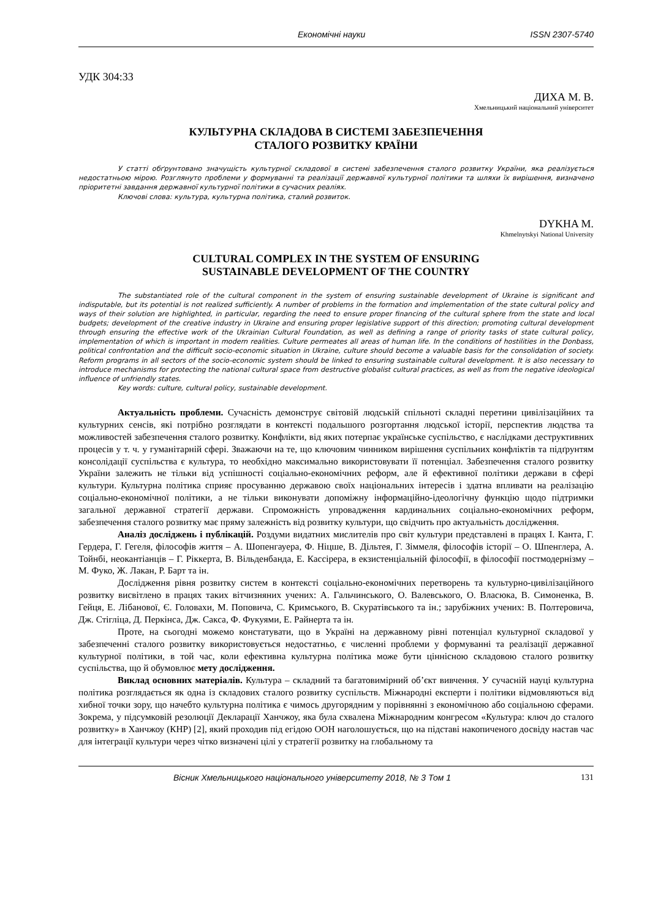Економічні науки ISSN 2307-5740
УДК 304:33
ДИХА М. В.
Хмельницький національний університет
КУЛЬТУРНА СКЛАДОВА В СИСТЕМІ ЗАБЕЗПЕЧЕННЯ
СТАЛОГО РОЗВИТКУ КРАЇНИ
У статті обґрунтовано значущість культурної складової в системі забезпечення сталого розвитку України, яка реалізується недостатньою мірою. Розглянуто проблеми у формуванні та реалізації державної культурної політики та шляхи їх вирішення, визначено пріоритетні завдання державної культурної політики в сучасних реаліях.
Ключові слова: культура, культурна політика, сталий розвиток.
DYKHA M.
Khmelnytskyi National University
CULTURAL COMPLEX IN THE SYSTEM OF ENSURING
SUSTAINABLE DEVELOPMENT OF THE COUNTRY
The substantiated role of the cultural component in the system of ensuring sustainable development of Ukraine is significant and indisputable, but its potential is not realized sufficiently. A number of problems in the formation and implementation of the state cultural policy and ways of their solution are highlighted, in particular, regarding the need to ensure proper financing of the cultural sphere from the state and local budgets; development of the creative industry in Ukraine and ensuring proper legislative support of this direction; promoting cultural development through ensuring the effective work of the Ukrainian Cultural Foundation, as well as defining a range of priority tasks of state cultural policy, implementation of which is important in modern realities. Culture permeates all areas of human life. In the conditions of hostilities in the Donbass, political confrontation and the difficult socio-economic situation in Ukraine, culture should become a valuable basis for the consolidation of society. Reform programs in all sectors of the socio-economic system should be linked to ensuring sustainable cultural development. It is also necessary to introduce mechanisms for protecting the national cultural space from destructive globalist cultural practices, as well as from the negative ideological influence of unfriendly states.
Key words: culture, cultural policy, sustainable development.
Актуальність проблеми. Сучасність демонструє світовій людській спільноті складні перетини цивілізаційних та культурних сенсів, які потрібно розглядати в контексті подальшого розгортання людської історії, перспектив людства та можливостей забезпечення сталого розвитку. Конфлікти, від яких потерпає українське суспільство, є наслідками деструктивних процесів у т. ч. у гуманітарній сфері. Зважаючи на те, що ключовим чинником вирішення суспільних конфліктів та підґрунтям консолідації суспільства є культура, то необхідно максимально використовувати її потенціал. Забезпечення сталого розвитку України залежить не тільки від успішності соціально-економічних реформ, але й ефективної політики держави в сфері культури. Культурна політика сприяє просуванню державою своїх національних інтересів і здатна впливати на реалізацію соціально-економічної політики, а не тільки виконувати допоміжну інформаційно-ідеологічну функцію щодо підтримки загальної державної стратегії держави. Спроможність упровадження кардинальних соціально-економічних реформ, забезпечення сталого розвитку має пряму залежність від розвитку культури, що свідчить про актуальність дослідження.
Аналіз досліджень і публікацій. Роздуми видатних мислителів про світ культури представлені в працях І. Канта, Г. Гердера, Г. Гегеля, філософів життя – А. Шопенгауера, Ф. Ніцше, В. Дільтея, Г. Зіммеля, філософів історії – О. Шпенглера, А. Тойнбі, неокантіанців – Г. Ріккерта, В. Вільденбанда, Е. Кассірера, в екзистенціальній філософії, в філософії постмодернізму – М. Фуко, Ж. Лакан, Р. Барт та ін.
Дослідження рівня розвитку систем в контексті соціально-економічних перетворень та культурно-цивілізаційного розвитку висвітлено в працях таких вітчизняних учених: А. Гальчинського, О. Валевського, О. Власюка, В. Симоненка, В. Гейця, Е. Лібанової, Є. Головахи, М. Поповича, С. Кримського, В. Скуратівського та ін.; зарубіжних учених: В. Полтеровича, Дж. Стігліца, Д. Перкінса, Дж. Сакса, Ф. Фукуями, Е. Райнерта та ін.
Проте, на сьогодні можемо констатувати, що в Україні на державному рівні потенціал культурної складової у забезпеченні сталого розвитку використовується недостатньо, є численні проблеми у формуванні та реалізації державної культурної політики, в той час, коли ефективна культурна політика може бути ціннісною складовою сталого розвитку суспільства, що й обумовлює мету дослідження.
Виклад основних матеріалів. Культура – складний та багатовимірний об’єкт вивчення. У сучасній науці культурна політика розглядається як одна із складових сталого розвитку суспільств. Міжнародні експерти і політики відмовляються від хибної точки зору, що начебто культурна політика є чимось другорядним у порівнянні з економічною або соціальною сферами. Зокрема, у підсумковій резолюції Декларації Ханчжоу, яка була схвалена Міжнародним конгресом «Культура: ключ до сталого розвитку» в Ханчжоу (КНР) [2], який проходив під егідою ООН наголошується, що на підставі накопиченого досвіду настав час для інтеграції культури через чітко визначені цілі у стратегії розвитку на глобальному та
Вісник Хмельницького національного університету 2018, № 3 Том 1 131